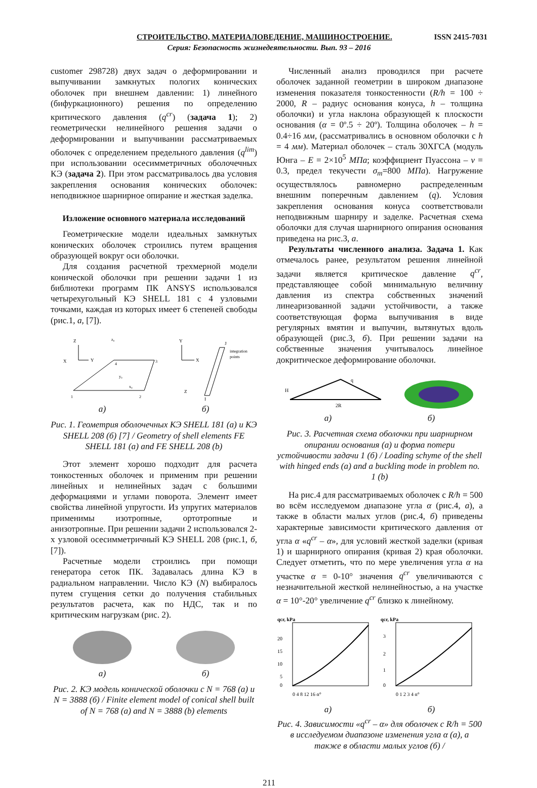СТРОИТЕЛЬСТВО, МАТЕРИАЛОВЕДЕНИЕ, МАШИНОСТРОЕНИЕ. ISSN 2415-7031
Серия: Безопасность жизнедеятельности. Вып. 93 – 2016
customer 298728) двух задач о деформировании и выпучивании замкнутых пологих конических оболочек при внешнем давлении: 1) линейного (бифуркационного) решения по определению критического давления (q<sup>cr</sup>) (задача 1); 2) геометрически нелинейного решения задачи о деформировании и выпучивании рассматриваемых оболочек с определением предельного давления (q<sup>lim</sup>) при использовании осесимметричных оболочечных КЭ (задача 2). При этом рассматривалось два условия закрепления основания конических оболочек: неподвижное шарнирное опирание и жесткая заделка.
Изложение основного материала исследований
Геометрические модели идеальных замкнутых конических оболочек строились путем вращения образующей вокруг оси оболочки.
Для создания расчетной трехмерной модели конической оболочки при решении задачи 1 из библиотеки программ ПК ANSYS использовался четырехугольный КЭ SHELL 181 с 4 узловыми точками, каждая из которых имеет 6 степеней свободы (рис.1, а, [7]).
Z
X
Y
1
2
3
4
z₀
y₀
x₀
Y
X
J
I
Z
integration
points
а) б)
Рис. 1. Геометрия оболочечных КЭ SHELL 181 (а) и КЭ SHELL 208 (б) [7] / Geometry of shell elements FE SHELL 181 (a) and FE SHELL 208 (b)
Этот элемент хорошо подходит для расчета тонкостенных оболочек и применим при решении линейных и нелинейных задач с большими деформациями и углами поворота. Элемент имеет свойства линейной упругости. Из упругих материалов применимы изотропные, ортотропные и анизотропные. При решении задачи 2 использовался 2-х узловой осесимметричный КЭ SHELL 208 (рис.1, б, [7]).
Расчетные модели строились при помощи генератора сеток ПК. Задавалась длина КЭ в радиальном направлении. Число КЭ (N) выбиралось путем сгущения сетки до получения стабильных результатов расчета, как по НДС, так и по критическим нагрузкам (рис. 2).
а) б)
Рис. 2. КЭ модель конической оболочки с N = 768 (а) и N = 3888 (б) / Finite element model of conical shell built of N = 768 (a) and N = 3888 (b) elements
Численный анализ проводился при расчете оболочек заданной геометрии в широком диапазоне изменения показателя тонкостенности (R/h = 100 ÷ 2000, R – радиус основания конуса, h – толщина оболочки) и угла наклона образующей к плоскости основания (α = 0º.5 ÷ 20º). Толщина оболочек – h = 0.4÷16 мм, (рассматривались в основном оболочки с h = 4 мм). Материал оболочек – сталь 30ХГСА (модуль Юнга – E = 2×10<sup>5</sup> МПа; коэффициент Пуассона – ν = 0.3, предел текучести σ<sub>т</sub>=800 МПа). Нагружение осуществлялось равномерно распределенным внешним поперечным давлением (q). Условия закрепления основания конуса соответствовали неподвижным шарниру и заделке. Расчетная схема оболочки для случая шарнирного опирания основания приведена на рис.3, а.
Результаты численного анализа. Задача 1. Как отмечалось ранее, результатом решения линейной задачи является критическое давление q<sup>cr</sup>, представляющее собой минимальную величину давления из спектра собственных значений линеаризованной задачи устойчивости, а также соответствующая форма выпучивания в виде регулярных вмятин и выпучин, вытянутых вдоль образующей (рис.3, б). При решении задачи на собственные значения учитывалось линейное докритическое деформирование оболочки.
q
2R
H
а) б)
Рис. 3. Расчетная схема оболочки при шарнирном опирании основания (а) и форма потери устойчивости задачи 1 (б) / Loading schyme of the shell with hinged ends (a) and a buckling mode in problem no. 1 (b)
На рис.4 для рассматриваемых оболочек с R/h = 500 во всём исследуемом диапазоне угла α (рис.4, а), а также в области малых углов (рис.4, б) приведены характерные зависимости критического давления от угла α «q<sup>cr</sup> – α», для условий жесткой заделки (кривая 1) и шарнирного опирания (кривая 2) края оболочки. Следует отметить, что по мере увеличения угла α на участке α = 0-10° значения q<sup>cr</sup> увеличиваются с незначительной жесткой нелинейностью, а на участке α = 10°-20° увеличение q<sup>cr</sup> близко к линейному.
qcr, kPa
20
15
10
5
0
0 4 8 12 16 α°
qcr, kPa
3
2
1
0
0 1 2 3 4 α°
а) б)
Рис. 4. Зависимости «q<sup>cr</sup> – α» для оболочек с R/h = 500 в исследуемом диапазоне изменения угла α (а), а также в области малых углов (б) /
211